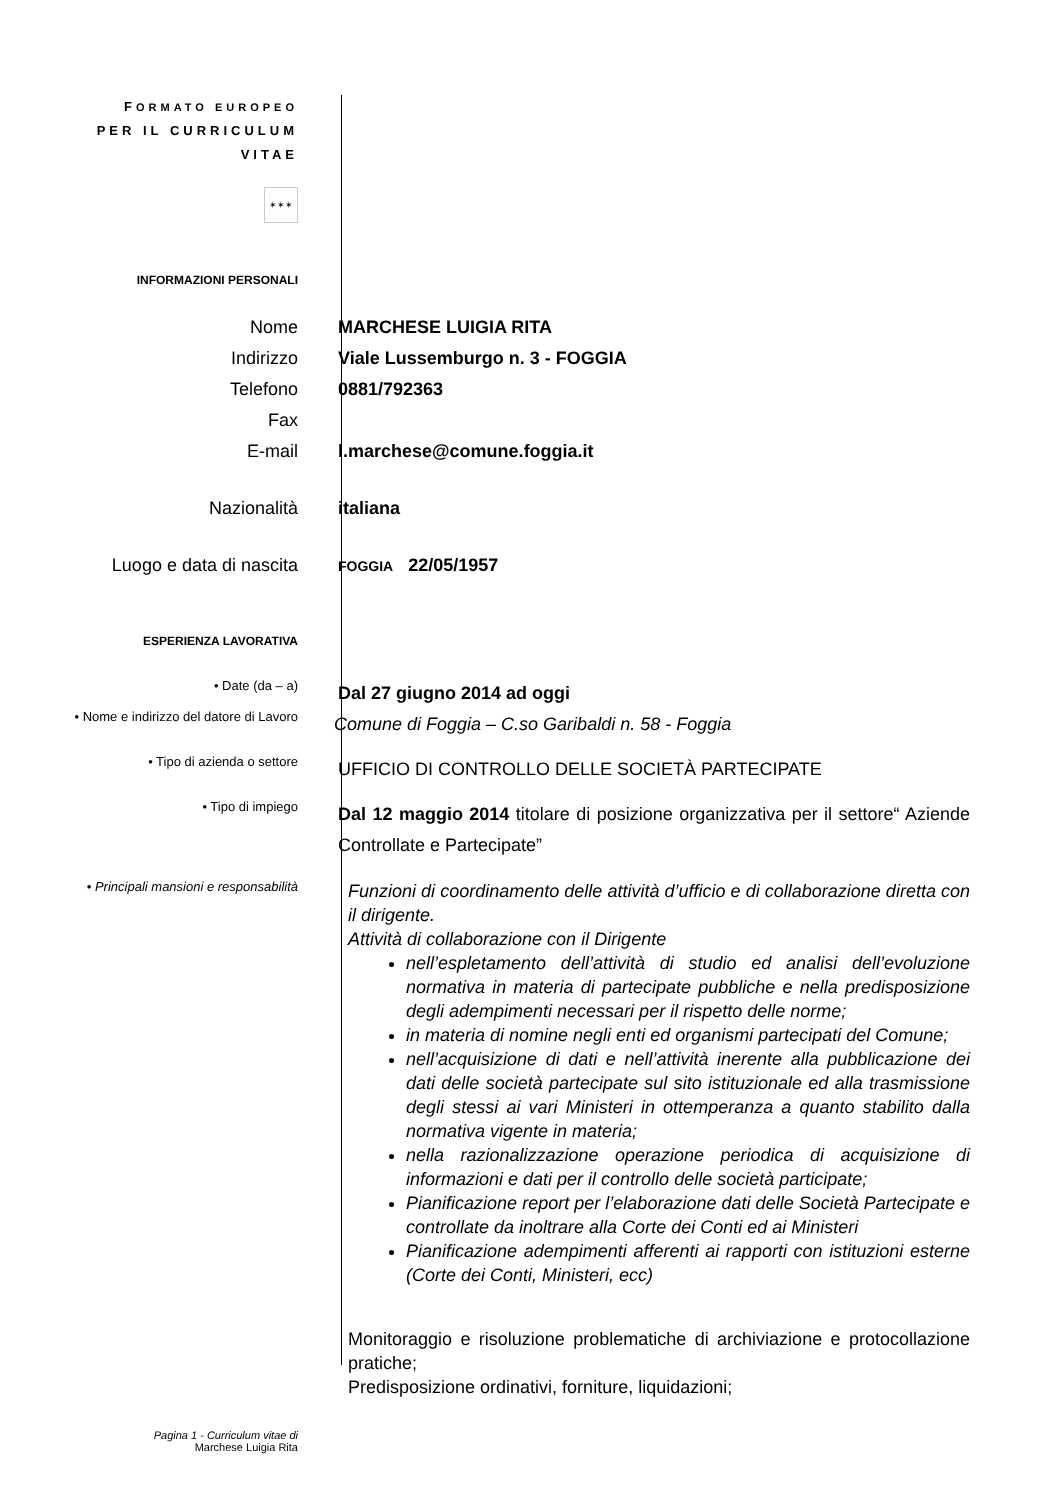FORMATO EUROPEO
PER IL CURRICULUM
VITAE
✶✶✶
INFORMAZIONI PERSONALI
Nome MARCHESE LUIGIA RITA
Indirizzo Viale Lussemburgo n. 3 - FOGGIA
Telefono 0881/792363
Fax
E-mail l.marchese@comune.foggia.it
Nazionalità italiana
Luogo e data di nascita
FOGGIA 22/05/1957
ESPERIENZA LAVORATIVA
• Date (da – a)
Dal 27 giugno 2014 ad oggi
• Nome e indirizzo del datore di Lavoro
Comune di Foggia – C.so Garibaldi n. 58 - Foggia
• Tipo di azienda o settore
UFFICIO DI CONTROLLO DELLE SOCIETÀ PARTECIPATE
• Tipo di impiego
Dal 12 maggio 2014 titolare di posizione organizzativa per il settore“ Aziende Controllate e Partecipate”
• Principali mansioni e responsabilità
Funzioni di coordinamento delle attività d’ufficio e di collaborazione diretta con il dirigente.
Attività di collaborazione con il Dirigente
nell’espletamento dell’attività di studio ed analisi dell’evoluzione normativa in materia di partecipate pubbliche e nella predisposizione degli adempimenti necessari per il rispetto delle norme;
in materia di nomine negli enti ed organismi partecipati del Comune;
nell’acquisizione di dati e nell’attività inerente alla pubblicazione dei dati delle società partecipate sul sito istituzionale ed alla trasmissione degli stessi ai vari Ministeri in ottemperanza a quanto stabilito dalla normativa vigente in materia;
nella razionalizzazione operazione periodica di acquisizione di informazioni e dati per il controllo delle società participate;
Pianificazione report per l’elaborazione dati delle Società Partecipate e controllate da inoltrare alla Corte dei Conti ed ai Ministeri
Pianificazione adempimenti afferenti ai rapporti con istituzioni esterne (Corte dei Conti, Ministeri, ecc)
Monitoraggio e risoluzione problematiche di archiviazione e protocollazione pratiche;
Predisposizione ordinativi, forniture, liquidazioni;
Pagina 1 - Curriculum vitae di
Marchese Luigia Rita